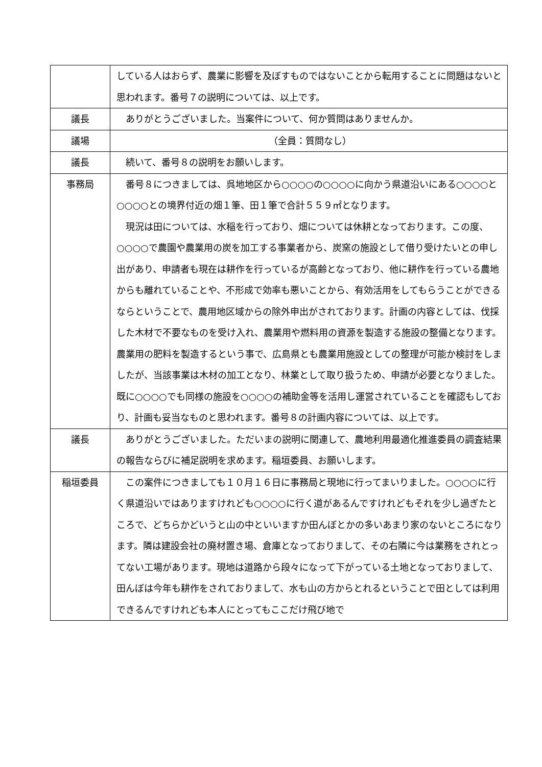| | している人はおらず、農業に影響を及ぼすものではないことから転用することに問題はないと思われます。番号７の説明については、以上です。 |
| 議長 | ありがとうございました。当案件について、何か質問はありませんか。 |
| 議場 | （全員：質問なし） |
| 議長 | 続いて、番号８の説明をお願いします。 |
| 事務局 | 番号８につきましては、呉地地区から○○○○の○○○○に向かう県道沿いにある○○○○と○○○○との境界付近の畑１筆、田１筆で合計５５９㎡となります。 現況は田については、水稲を行っており、畑については休耕となっております。この度、○○○○で農園や農業用の炭を加工する事業者から、炭窯の施設として借り受けたいとの申し出があり、申請者も現在は耕作を行っているが高齢となっており、他に耕作を行っている農地からも離れていることや、不形成で効率も悪いことから、有効活用をしてもらうことができるならということで、農用地区域からの除外申出がされております。計画の内容としては、伐採した木材で不要なものを受け入れ、農業用や燃料用の資源を製造する施設の整備となります。農業用の肥料を製造するという事で、広島県とも農業用施設としての整理が可能か検討をしましたが、当該事業は木材の加工となり、林業として取り扱うため、申請が必要となりました。既に○○○○でも同様の施設を○○○○の補助金等を活用し運営されていることを確認もしており、計画も妥当なものと思われます。番号８の計画内容については、以上です。 |
| 議長 | ありがとうございました。ただいまの説明に関連して、農地利用最適化推進委員の調査結果の報告ならびに補足説明を求めます。稲垣委員、お願いします。 |
| 稲垣委員 | この案件につきましても１０月１６日に事務局と現地に行ってまいりました。○○○○に行く県道沿いではありますけれども○○○○に行く道があるんですけれどもそれを少し過ぎたところで、どちらかどいうと山の中といいますか田んぼとかの多いあまり家のないところになります。隣は建設会社の廃材置き場、倉庫となっておりまして、その右隣に今は業務をされとってない工場があります。現地は道路から段々になって下がっている土地となっておりまして、田んぼは今年も耕作をされておりまして、水も山の方からとれるということで田としては利用できるんですけれども本人にとってもここだけ飛び地で |